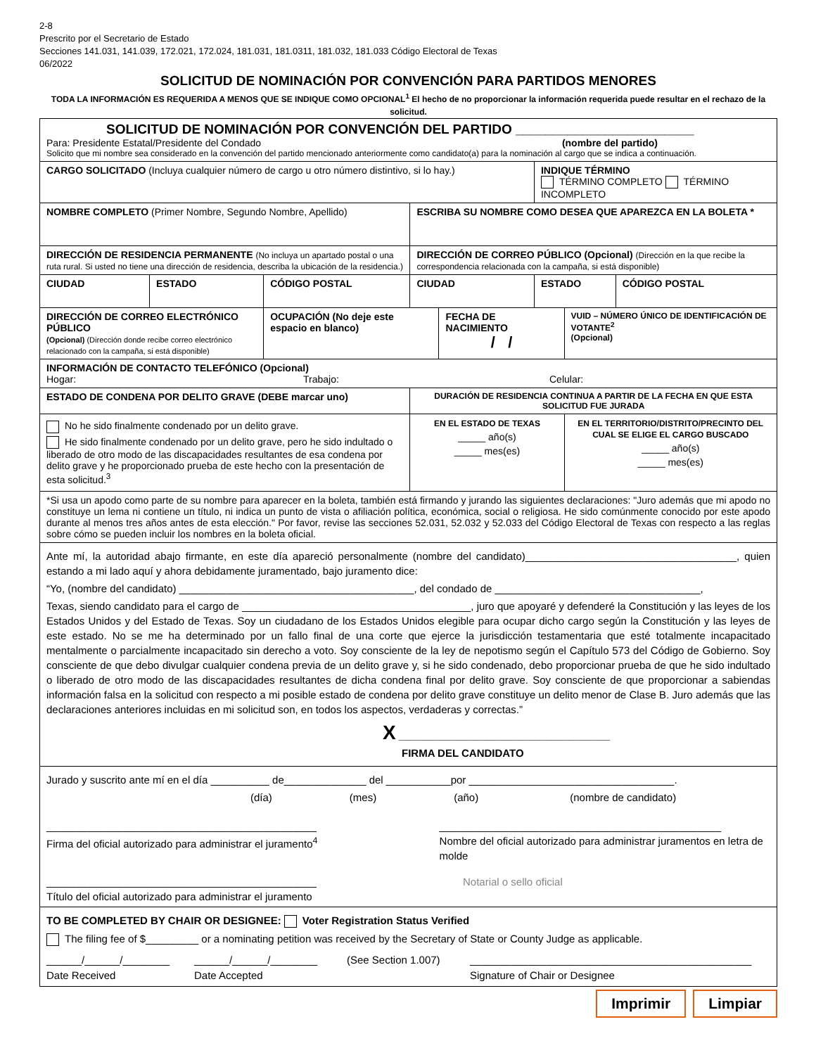2-8
Prescrito por el Secretario de Estado
Secciones 141.031, 141.039, 172.021, 172.024, 181.031, 181.0311, 181.032, 181.033 Código Electoral de Texas
06/2022
SOLICITUD DE NOMINACIÓN POR CONVENCIÓN PARA PARTIDOS MENORES
TODA LA INFORMACIÓN ES REQUERIDA A MENOS QUE SE INDIQUE COMO OPCIONAL<sup>1</sup> El hecho de no proporcionar la información requerida puede resultar en el rechazo de la solicitud.
| SOLICITUD DE NOMINACIÓN POR CONVENCIÓN DEL PARTIDO ________________________ Para: Presidente Estatal/Presidente del Condado (nombre del partido) Solicito que mi nombre sea considerado en la convención del partido mencionado anteriormente como candidato(a) para la nominación al cargo que se indica a continuación. | | | | | | | |
| CARGO SOLICITADO (Incluya cualquier número de cargo u otro número distintivo, si lo hay.) | | | | | INDIQUE TÉRMINO TÉRMINO COMPLETO TÉRMINO INCOMPLETO | | |
| NOMBRE COMPLETO (Primer Nombre, Segundo Nombre, Apellido) | | | ESCRIBA SU NOMBRE COMO DESEA QUE APAREZCA EN LA BOLETA * | | | | |
| DIRECCIÓN DE RESIDENCIA PERMANENTE (No incluya un apartado postal o una ruta rural. Si usted no tiene una dirección de residencia, describa la ubicación de la residencia.) | | | DIRECCIÓN DE CORREO PÚBLICO (Opcional) (Dirección en la que recibe la correspondencia relacionada con la campaña, si está disponible) | | | | |
| CIUDAD | ESTADO | CÓDIGO POSTAL | CIUDAD | | ESTADO | | CÓDIGO POSTAL |
| DIRECCIÓN DE CORREO ELECTRÓNICO PÚBLICO (Opcional) (Dirección donde recibe correo electrónico relacionado con la campaña, si está disponible) | | OCUPACIÓN (No deje este espacio en blanco) | | FECHA DE NACIMIENTO / / | | VUID – NÚMERO ÚNICO DE IDENTIFICACIÓN DE VOTANTE<sup>2</sup> (Opcional) | |
| INFORMACIÓN DE CONTACTO TELEFÓNICO (Opcional) Hogar: Trabajo: Celular: | | | | | | | |
| ESTADO DE CONDENA POR DELITO GRAVE (DEBE marcar uno) | | | DURACIÓN DE RESIDENCIA CONTINUA A PARTIR DE LA FECHA EN QUE ESTA SOLICITUD FUE JURADA | | | | |
| No he sido finalmente condenado por un delito grave. He sido finalmente condenado por un delito grave, pero he sido indultado o liberado de otro modo de las discapacidades resultantes de esa condena por delito grave y he proporcionado prueba de este hecho con la presentación de esta solicitud.<sup>3</sup> | | | EN EL ESTADO DE TEXAS _____ año(s) _____ mes(es) | | | EN EL TERRITORIO/DISTRITO/PRECINTO DEL CUAL SE ELIGE EL CARGO BUSCADO _____ año(s) _____ mes(es) | |
| *Si usa un apodo como parte de su nombre para aparecer en la boleta, también está firmando y jurando las siguientes declaraciones: "Juro además que mi apodo no constituye un lema ni contiene un título, ni indica un punto de vista o afiliación política, económica, social o religiosa. He sido comúnmente conocido por este apodo durante al menos tres años antes de esta elección." Por favor, revise las secciones 52.031, 52.032 y 52.033 del Código Electoral de Texas con respecto a las reglas sobre cómo se pueden incluir los nombres en la boleta oficial. | | | | | | | |
| Ante mí, la autoridad abajo firmante, en este día apareció personalmente (nombre del candidato)____________________________________, quien estando a mi lado aquí y ahora debidamente juramentado, bajo juramento dice: “Yo, (nombre del candidato) ________________________________________, del condado de ___________________________________, Texas, siendo candidato para el cargo de _______________________________________, juro que apoyaré y defenderé la Constitución y las leyes de los Estados Unidos y del Estado de Texas. Soy un ciudadano de los Estados Unidos elegible para ocupar dicho cargo según la Constitución y las leyes de este estado. No se me ha determinado por un fallo final de una corte que ejerce la jurisdicción testamentaria que esté totalmente incapacitado mentalmente o parcialmente incapacitado sin derecho a voto. Soy consciente de la ley de nepotismo según el Capítulo 573 del Código de Gobierno. Soy consciente de que debo divulgar cualquier condena previa de un delito grave y, si he sido condenado, debo proporcionar prueba de que he sido indultado o liberado de otro modo de las discapacidades resultantes de dicha condena final por delito grave. Soy consciente de que proporcionar a sabiendas información falsa en la solicitud con respecto a mi posible estado de condena por delito grave constituye un delito menor de Clase B. Juro además que las declaraciones anteriores incluidas en mi solicitud son, en todos los aspectos, verdaderas y correctas.” X ____________________________________ FIRMA DEL CANDIDATO | | | | | | | |
| Jurado y suscrito ante mí en el día __________ de______________ del ___________por ___________________________________. (día) (mes) (año) (nombre de candidato) ______________________________________________ Firma del oficial autorizado para administrar el juramento<sup>4</sup> ________________________________________________ Nombre del oficial autorizado para administrar juramentos en letra de molde ______________________________________________ Título del oficial autorizado para administrar el juramento Notarial o sello oficial | | | | | | | |
| TO BE COMPLETED BY CHAIR OR DESIGNEE: Voter Registration Status Verified The filing fee of $_________ or a nominating petition was received by the Secretary of State or County Judge as applicable. ______/______/________ Date Received ______/______/________ Date Accepted (See Section 1.007) ________________________________________________ Signature of Chair or Designee | | | | | | | |
Imprimir Limpiar